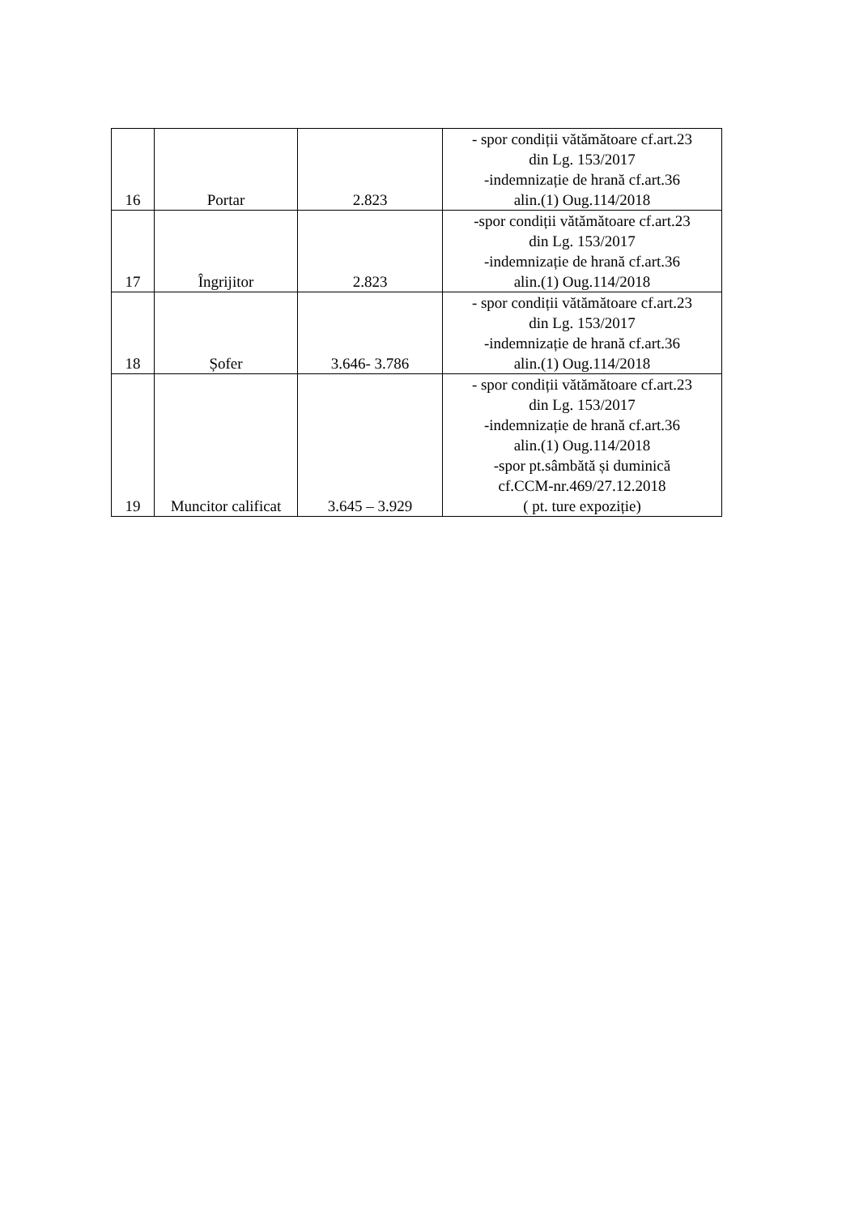| 16 | Portar | 2.823 | - spor condiții vătămătoare cf.art.23 din Lg. 153/2017 -indemnizație de hrană cf.art.36 alin.(1) Oug.114/2018 |
| 17 | Îngrijitor | 2.823 | -spor condiții vătămătoare cf.art.23 din Lg. 153/2017 -indemnizație de hrană cf.art.36 alin.(1) Oug.114/2018 |
| 18 | Șofer | 3.646- 3.786 | - spor condiții vătămătoare cf.art.23 din Lg. 153/2017 -indemnizație de hrană cf.art.36 alin.(1) Oug.114/2018 |
| 19 | Muncitor calificat | 3.645 – 3.929 | - spor condiții vătămătoare cf.art.23 din Lg. 153/2017 -indemnizație de hrană cf.art.36 alin.(1) Oug.114/2018 -spor pt.sâmbătă și duminică cf.CCM-nr.469/27.12.2018 ( pt. ture expoziție) |